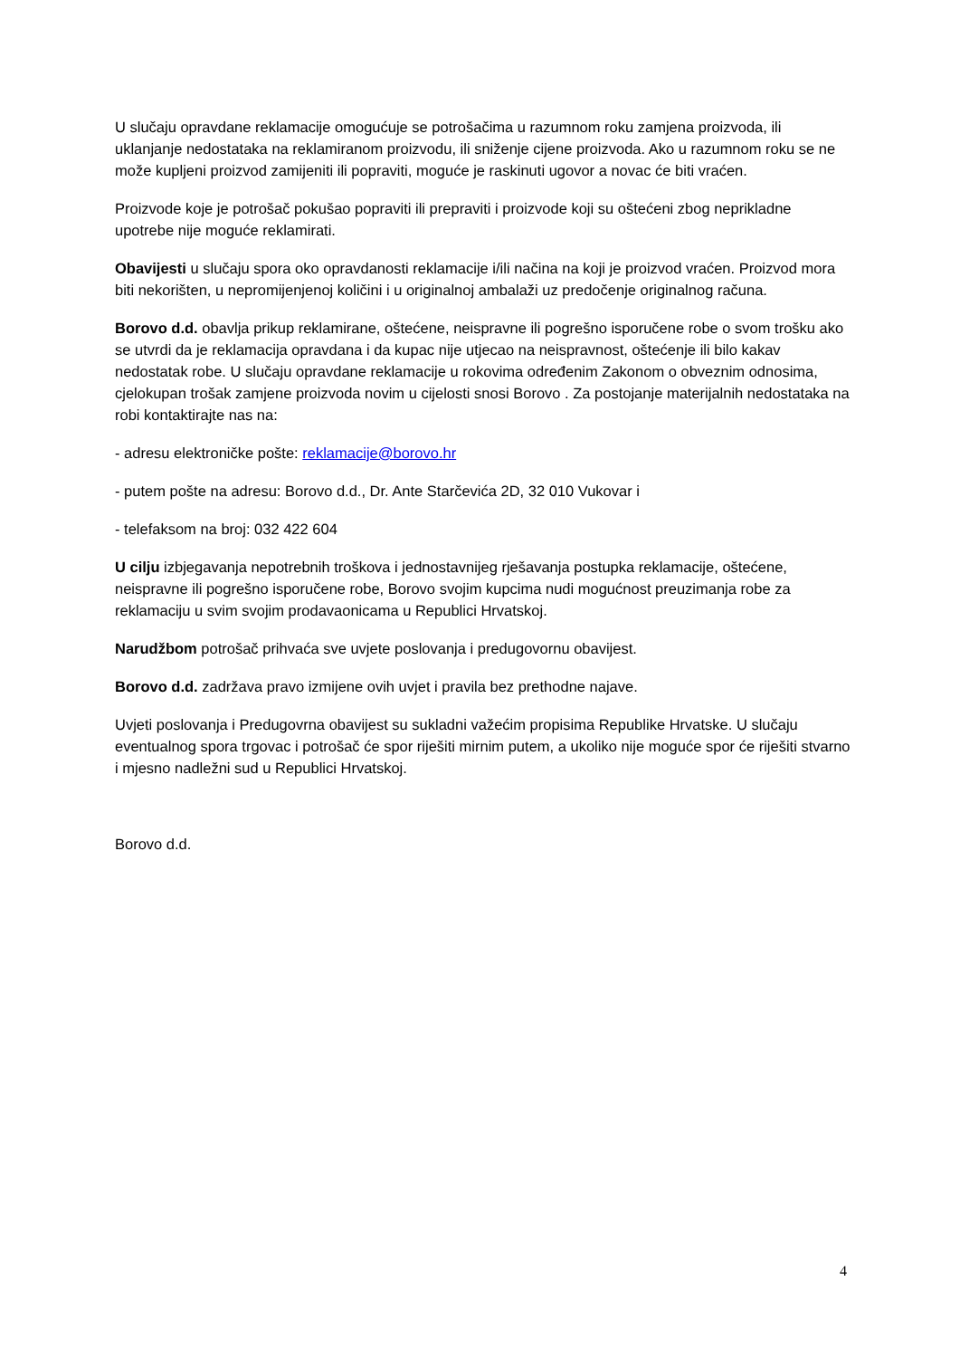U slučaju opravdane reklamacije omogućuje se potrošačima u razumnom roku zamjena proizvoda, ili uklanjanje nedostataka na reklamiranom proizvodu, ili sniženje cijene proizvoda. Ako u razumnom roku se ne može kupljeni proizvod zamijeniti ili popraviti, moguće je raskinuti ugovor a novac će biti vraćen.
Proizvode koje je potrošač pokušao popraviti ili prepraviti i proizvode koji su oštećeni zbog neprikladne upotrebe nije moguće reklamirati.
Obavijesti u slučaju spora oko opravdanosti reklamacije i/ili načina na koji je proizvod vraćen. Proizvod mora biti nekorišten, u nepromijenjenoj količini i u originalnoj ambalaži uz predočenje originalnog računa.
Borovo d.d. obavlja prikup reklamirane, oštećene, neispravne ili pogrešno isporučene robe o svom trošku ako se utvrdi da je reklamacija opravdana i da kupac nije utjecao na neispravnost, oštećenje ili bilo kakav nedostatak robe. U slučaju opravdane reklamacije u rokovima određenim Zakonom o obveznim odnosima, cjelokupan trošak zamjene proizvoda novim u cijelosti snosi Borovo . Za postojanje materijalnih nedostataka na robi kontaktirajte nas na:
- adresu elektroničke pošte: reklamacije@borovo.hr
- putem pošte na adresu: Borovo d.d., Dr. Ante Starčevića 2D, 32 010 Vukovar i
- telefaksom na broj: 032 422 604
U cilju izbjegavanja nepotrebnih troškova i jednostavnijeg rješavanja postupka reklamacije, oštećene, neispravne ili pogrešno isporučene robe, Borovo svojim kupcima nudi mogućnost preuzimanja robe za reklamaciju u svim svojim prodavaonicama u Republici Hrvatskoj.
Narudžbom potrošač prihvaća sve uvjete poslovanja i predugovornu obavijest.
Borovo d.d. zadržava pravo izmijene ovih uvjet i pravila bez prethodne najave.
Uvjeti poslovanja i Predugovrna obavijest su sukladni važećim propisima Republike Hrvatske. U slučaju eventualnog spora trgovac i potrošač će spor riješiti mirnim putem, a ukoliko nije moguće spor će riješiti stvarno i mjesno nadležni sud u Republici Hrvatskoj.
Borovo d.d.
4